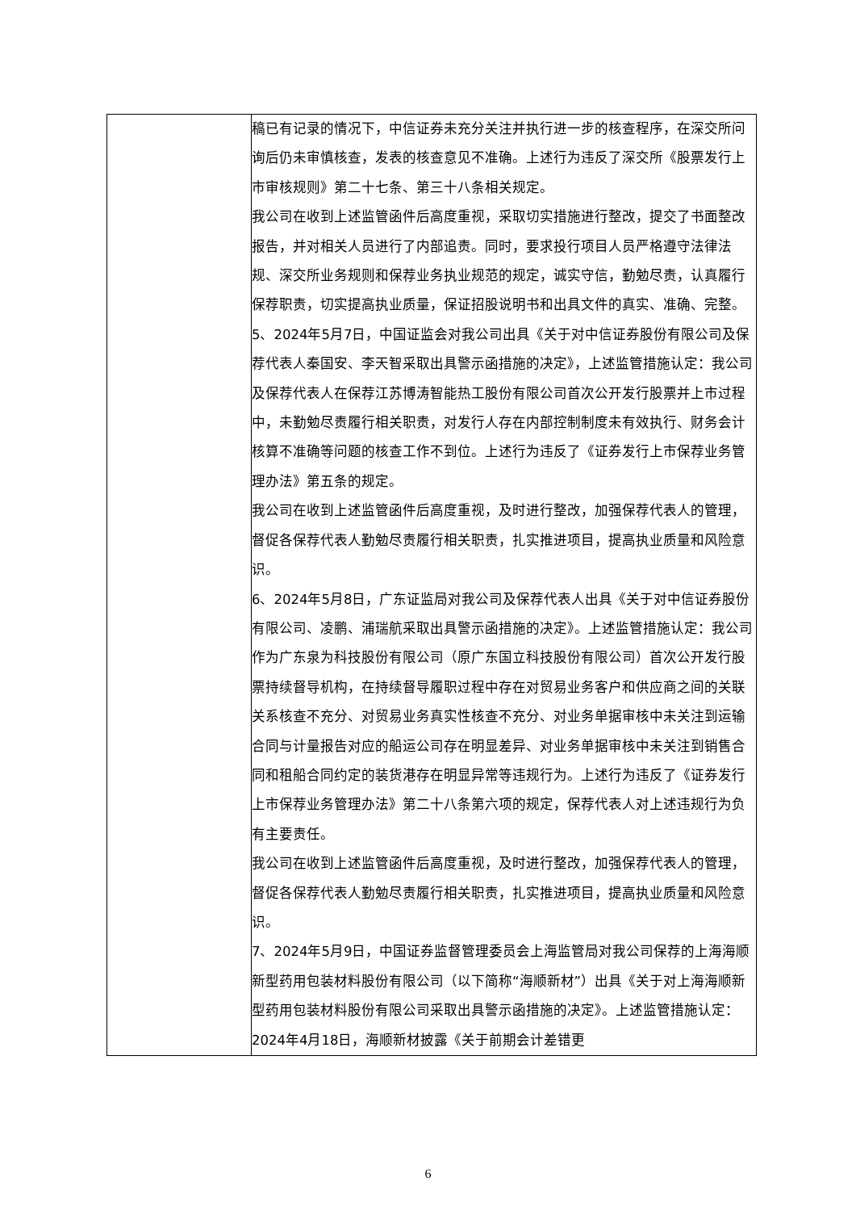| | 稿已有记录的情况下，中信证券未充分关注并执行进一步的核查程序，在深交所问询后仍未审慎核查，发表的核查意见不准确。上述行为违反了深交所《股票发行上市审核规则》第二十七条、第三十八条相关规定。 我公司在收到上述监管函件后高度重视，采取切实措施进行整改，提交了书面整改报告，并对相关人员进行了内部追责。同时，要求投行项目人员严格遵守法律法规、深交所业务规则和保荐业务执业规范的规定，诚实守信，勤勉尽责，认真履行保荐职责，切实提高执业质量，保证招股说明书和出具文件的真实、准确、完整。 5、2024年5月7日，中国证监会对我公司出具《关于对中信证券股份有限公司及保荐代表人秦国安、李天智采取出具警示函措施的决定》，上述监管措施认定：我公司及保荐代表人在保荐江苏博涛智能热工股份有限公司首次公开发行股票并上市过程中，未勤勉尽责履行相关职责，对发行人存在内部控制制度未有效执行、财务会计核算不准确等问题的核查工作不到位。上述行为违反了《证券发行上市保荐业务管理办法》第五条的规定。 我公司在收到上述监管函件后高度重视，及时进行整改，加强保荐代表人的管理，督促各保荐代表人勤勉尽责履行相关职责，扎实推进项目，提高执业质量和风险意识。 6、2024年5月8日，广东证监局对我公司及保荐代表人出具《关于对中信证券股份有限公司、凌鹏、浦瑞航采取出具警示函措施的决定》。上述监管措施认定：我公司作为广东泉为科技股份有限公司（原广东国立科技股份有限公司）首次公开发行股票持续督导机构，在持续督导履职过程中存在对贸易业务客户和供应商之间的关联关系核查不充分、对贸易业务真实性核查不充分、对业务单据审核中未关注到运输合同与计量报告对应的船运公司存在明显差异、对业务单据审核中未关注到销售合同和租船合同约定的装货港存在明显异常等违规行为。上述行为违反了《证券发行上市保荐业务管理办法》第二十八条第六项的规定，保荐代表人对上述违规行为负有主要责任。 我公司在收到上述监管函件后高度重视，及时进行整改，加强保荐代表人的管理，督促各保荐代表人勤勉尽责履行相关职责，扎实推进项目，提高执业质量和风险意识。 7、2024年5月9日，中国证券监督管理委员会上海监管局对我公司保荐的上海海顺新型药用包装材料股份有限公司（以下简称“海顺新材”）出具《关于对上海海顺新型药用包装材料股份有限公司采取出具警示函措施的决定》。上述监管措施认定：2024年4月18日，海顺新材披露《关于前期会计差错更 |
6